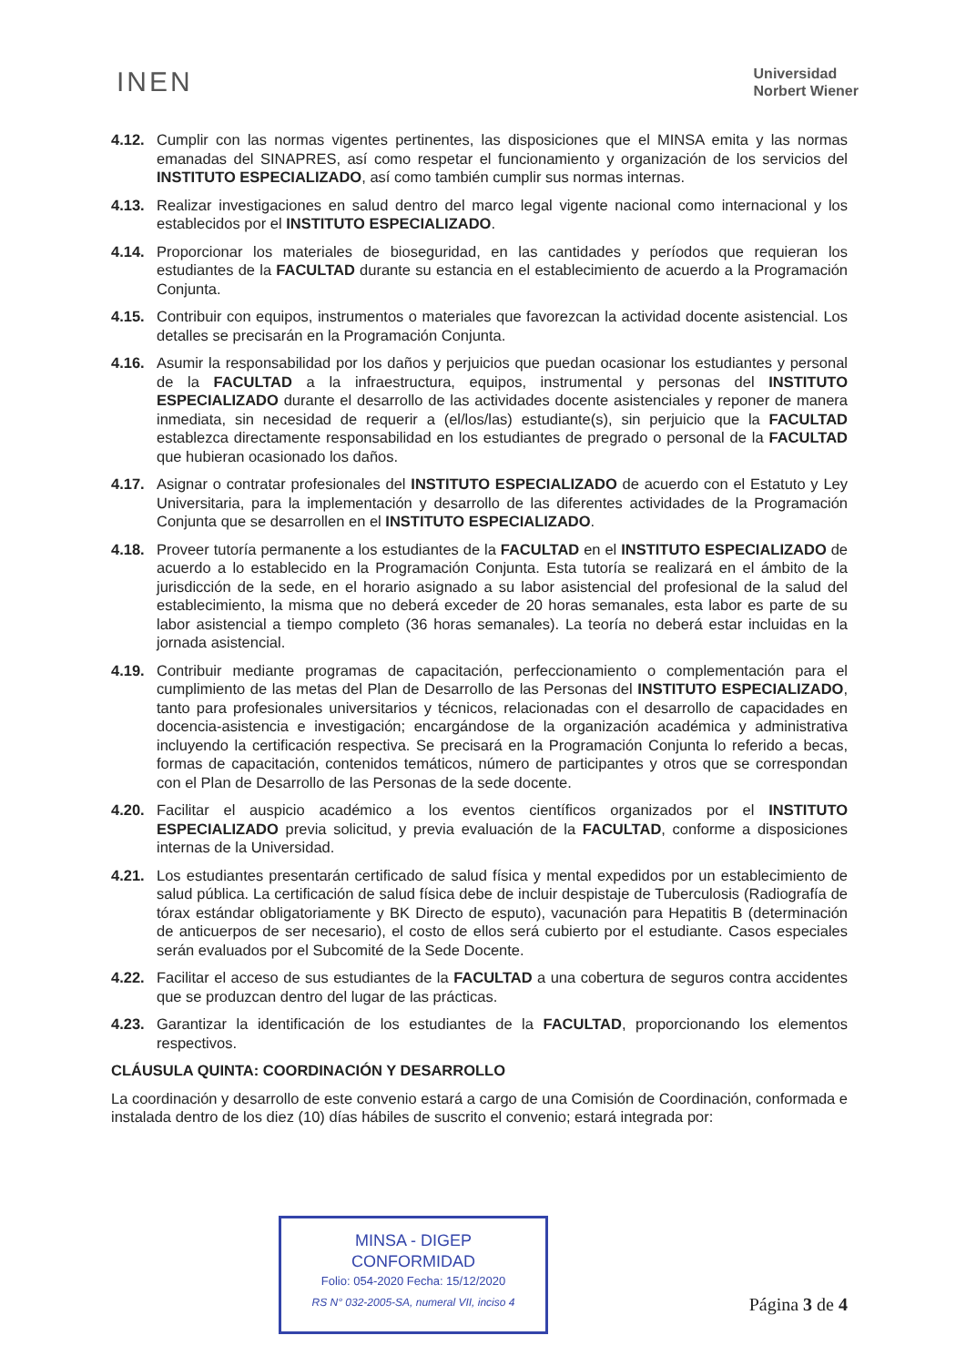INEN
Universidad
Norbert Wiener
4.12. Cumplir con las normas vigentes pertinentes, las disposiciones que el MINSA emita y las normas emanadas del SINAPRES, así como respetar el funcionamiento y organización de los servicios del INSTITUTO ESPECIALIZADO, así como también cumplir sus normas internas.
4.13. Realizar investigaciones en salud dentro del marco legal vigente nacional como internacional y los establecidos por el INSTITUTO ESPECIALIZADO.
4.14. Proporcionar los materiales de bioseguridad, en las cantidades y períodos que requieran los estudiantes de la FACULTAD durante su estancia en el establecimiento de acuerdo a la Programación Conjunta.
4.15. Contribuir con equipos, instrumentos o materiales que favorezcan la actividad docente asistencial. Los detalles se precisarán en la Programación Conjunta.
4.16. Asumir la responsabilidad por los daños y perjuicios que puedan ocasionar los estudiantes y personal de la FACULTAD a la infraestructura, equipos, instrumental y personas del INSTITUTO ESPECIALIZADO durante el desarrollo de las actividades docente asistenciales y reponer de manera inmediata, sin necesidad de requerir a (el/los/las) estudiante(s), sin perjuicio que la FACULTAD establezca directamente responsabilidad en los estudiantes de pregrado o personal de la FACULTAD que hubieran ocasionado los daños.
4.17. Asignar o contratar profesionales del INSTITUTO ESPECIALIZADO de acuerdo con el Estatuto y Ley Universitaria, para la implementación y desarrollo de las diferentes actividades de la Programación Conjunta que se desarrollen en el INSTITUTO ESPECIALIZADO.
4.18. Proveer tutoría permanente a los estudiantes de la FACULTAD en el INSTITUTO ESPECIALIZADO de acuerdo a lo establecido en la Programación Conjunta. Esta tutoría se realizará en el ámbito de la jurisdicción de la sede, en el horario asignado a su labor asistencial del profesional de la salud del establecimiento, la misma que no deberá exceder de 20 horas semanales, esta labor es parte de su labor asistencial a tiempo completo (36 horas semanales). La teoría no deberá estar incluidas en la jornada asistencial.
4.19. Contribuir mediante programas de capacitación, perfeccionamiento o complementación para el cumplimiento de las metas del Plan de Desarrollo de las Personas del INSTITUTO ESPECIALIZADO, tanto para profesionales universitarios y técnicos, relacionadas con el desarrollo de capacidades en docencia-asistencia e investigación; encargándose de la organización académica y administrativa incluyendo la certificación respectiva. Se precisará en la Programación Conjunta lo referido a becas, formas de capacitación, contenidos temáticos, número de participantes y otros que se correspondan con el Plan de Desarrollo de las Personas de la sede docente.
4.20. Facilitar el auspicio académico a los eventos científicos organizados por el INSTITUTO ESPECIALIZADO previa solicitud, y previa evaluación de la FACULTAD, conforme a disposiciones internas de la Universidad.
4.21. Los estudiantes presentarán certificado de salud física y mental expedidos por un establecimiento de salud pública. La certificación de salud física debe de incluir despistaje de Tuberculosis (Radiografía de tórax estándar obligatoriamente y BK Directo de esputo), vacunación para Hepatitis B (determinación de anticuerpos de ser necesario), el costo de ellos será cubierto por el estudiante. Casos especiales serán evaluados por el Subcomité de la Sede Docente.
4.22. Facilitar el acceso de sus estudiantes de la FACULTAD a una cobertura de seguros contra accidentes que se produzcan dentro del lugar de las prácticas.
4.23. Garantizar la identificación de los estudiantes de la FACULTAD, proporcionando los elementos respectivos.
CLÁUSULA QUINTA: COORDINACIÓN Y DESARROLLO
La coordinación y desarrollo de este convenio estará a cargo de una Comisión de Coordinación, conformada e instalada dentro de los diez (10) días hábiles de suscrito el convenio; estará integrada por:
MINSA - DIGEP
CONFORMIDAD
Folio: 054-2020 Fecha: 15/12/2020
RS N° 032-2005-SA, numeral VII, inciso 4
Página 3 de 4